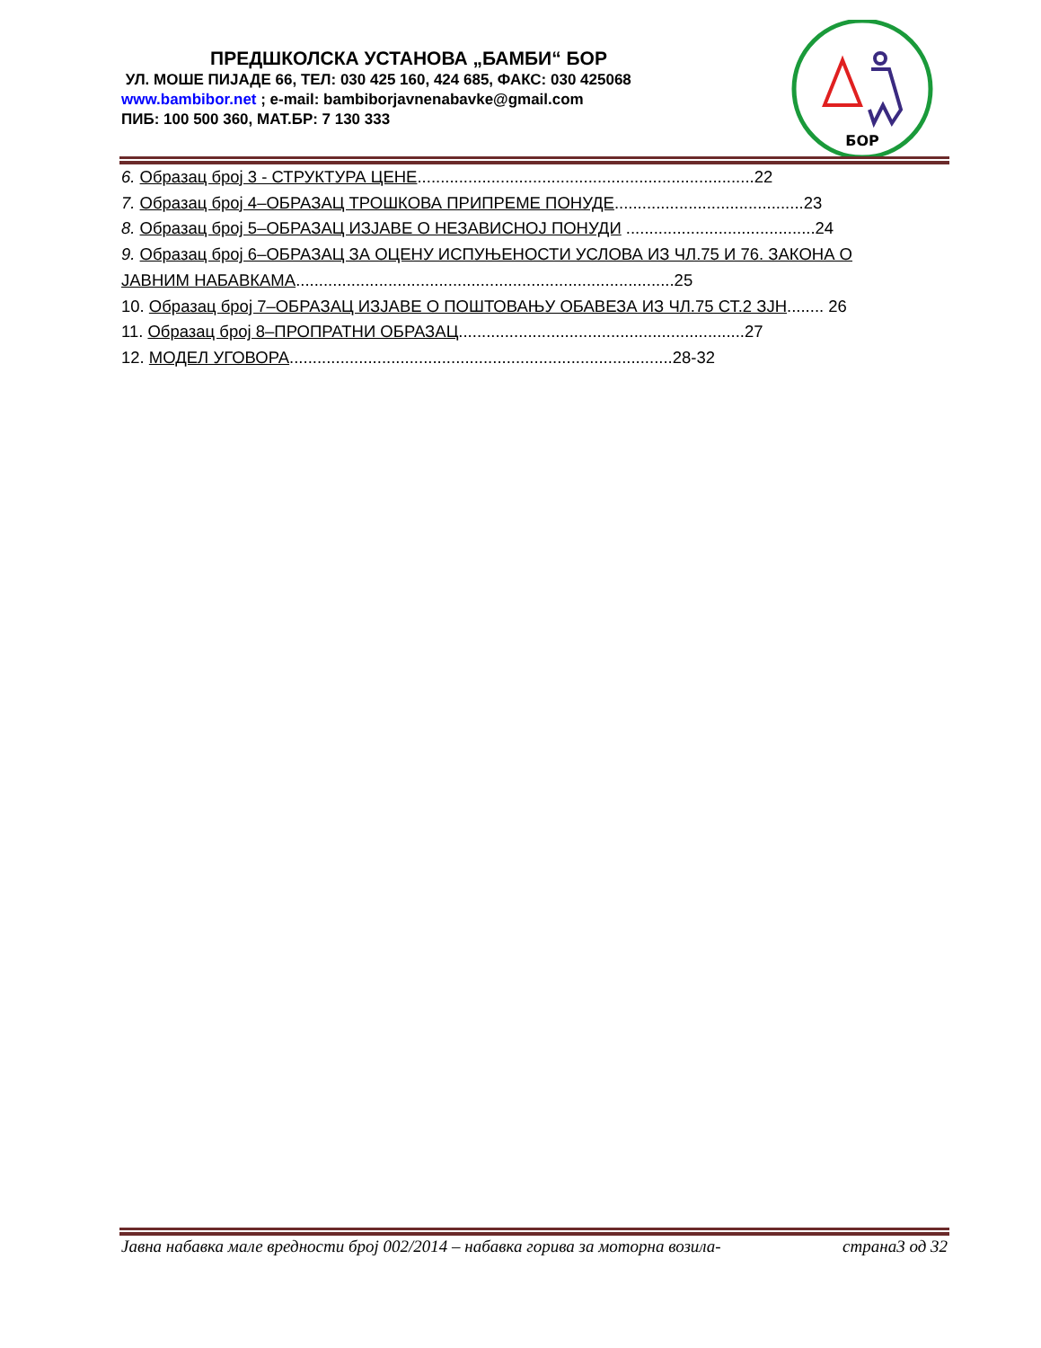ПРЕДШКОЛСКА УСТАНОВА „БАМБИ“ БОР
УЛ. МОШЕ ПИЈАДЕ 66, ТЕЛ: 030 425 160, 424 685, ФАКС: 030 425068
www.bambibor.net ; e-mail: bambiborjavnenabavke@gmail.com
ПИБ: 100 500 360, МАТ.БР: 7 130 333
БОР
6. Образац број 3 - СТРУКТУРА ЦЕНЕ.........................................................................22
7. Образац број 4–ОБРАЗАЦ ТРОШКОВА ПРИПРЕМЕ ПОНУДЕ.........................................23
8. Образац број 5–ОБРАЗАЦ ИЗЈАВЕ О НЕЗАВИСНОЈ ПОНУДИ .........................................24
9. Образац број 6–ОБРАЗАЦ ЗА ОЦЕНУ ИСПУЊЕНОСТИ УСЛОВА ИЗ ЧЛ.75 И 76. ЗАКОНА О ЈАВНИМ НАБАВКАМА..................................................................................25
10. Образац број 7–ОБРАЗАЦ ИЗЈАВЕ О ПОШТОВАЊУ ОБАВЕЗА ИЗ ЧЛ.75 СТ.2 ЗЈН........ 26
11. Образац број 8–ПРОПРАТНИ ОБРАЗАЦ..............................................................27
12. МОДЕЛ УГОВОРА...................................................................................28-32
Јавна набавка мале вредности број 002/2014 – набавка горива за моторна возила- страна3 од 32